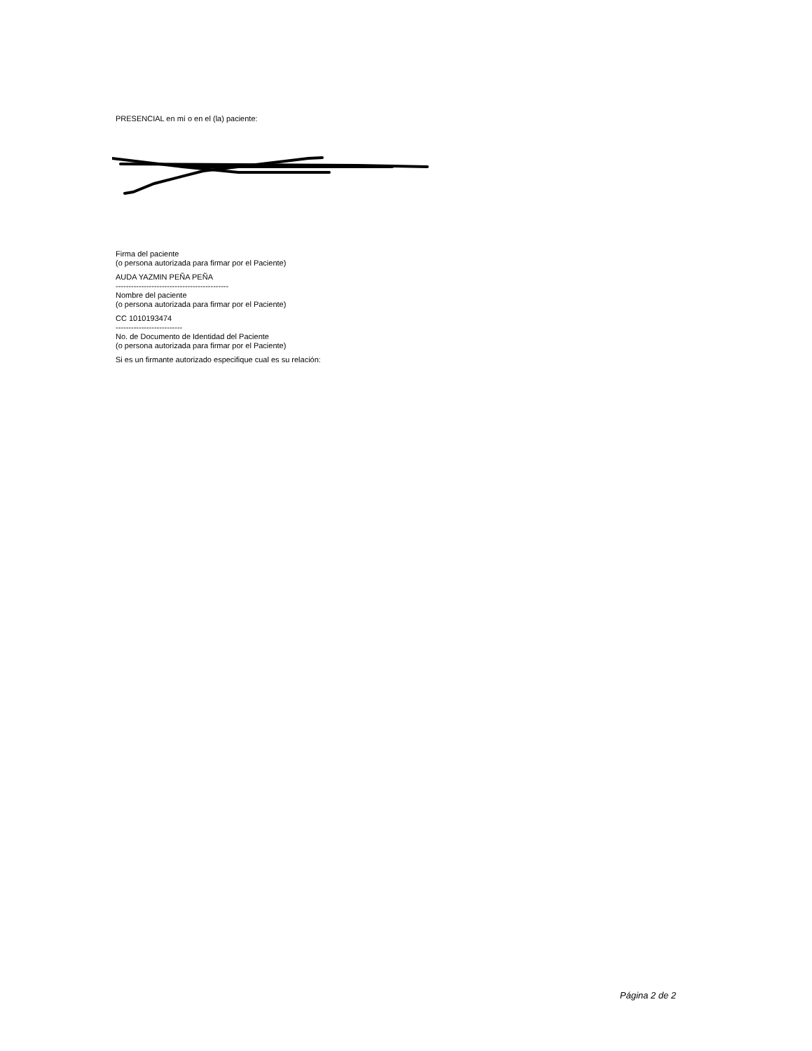PRESENCIAL en mí o en el (la) paciente:
Firma del paciente
(o persona autorizada para firmar por el Paciente)
AUDA YAZMIN PEÑA PEÑA
--------------------------------------------
Nombre del paciente
(o persona autorizada para firmar por el Paciente)
CC 1010193474
--------------------------
No. de Documento de Identidad del Paciente
(o persona autorizada para firmar por el Paciente)
Si es un firmante autorizado especifique cual es su relación:
Página 2 de 2